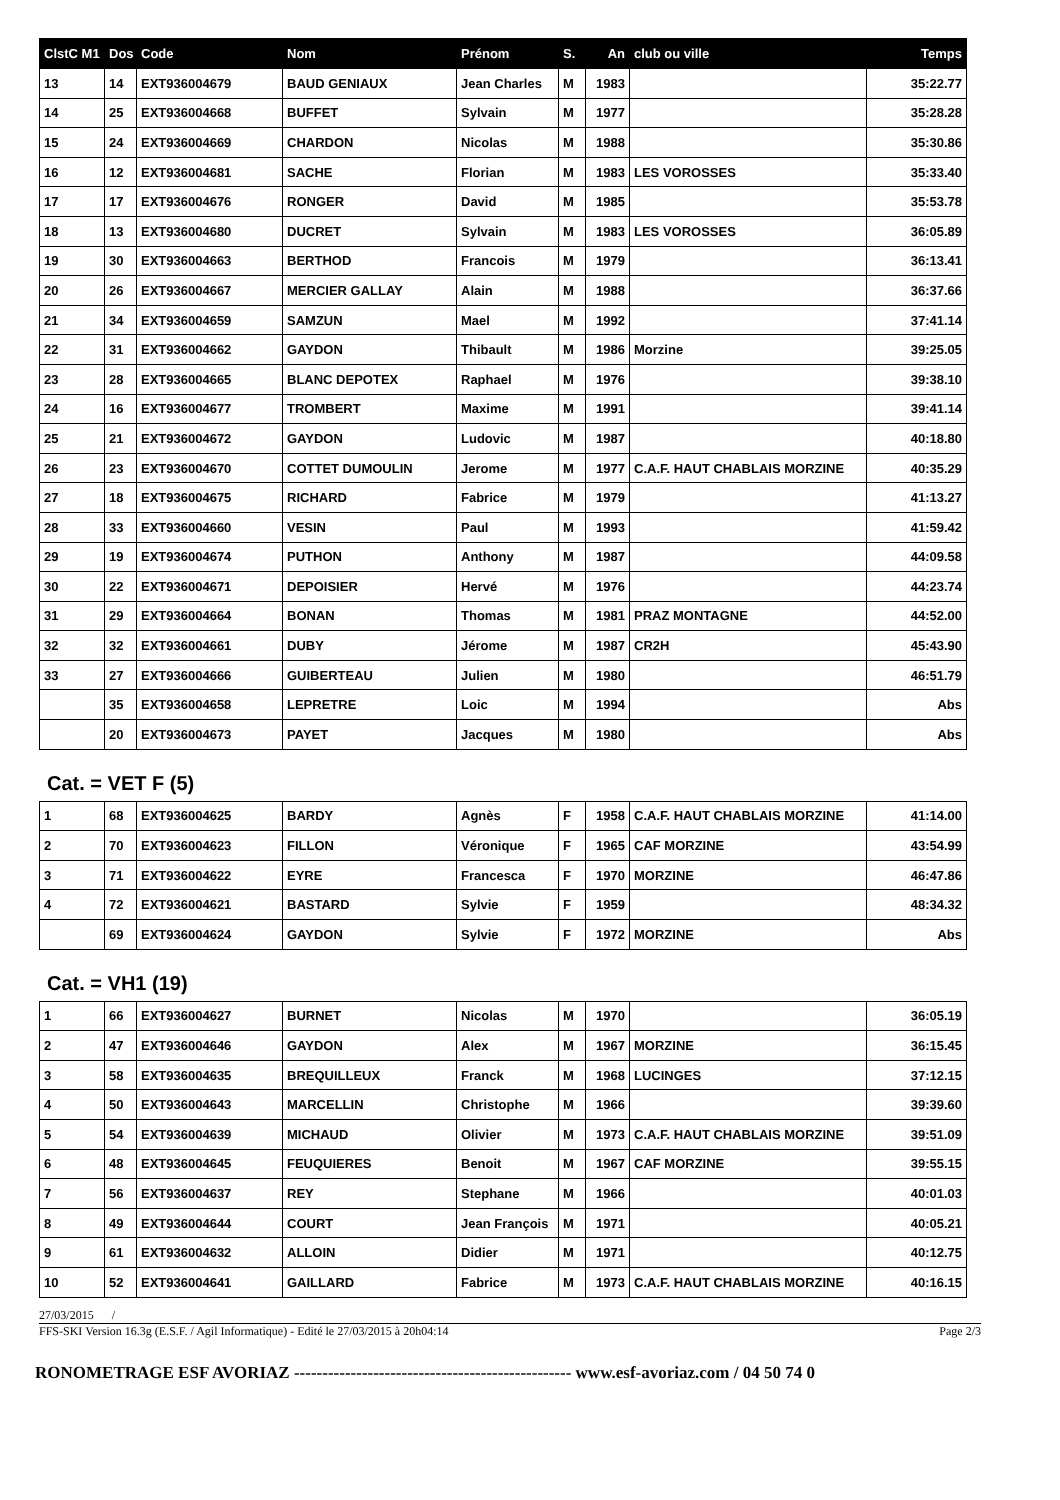| ClstC M1 | Dos | Code | Nom | Prénom | S. | An | club ou ville | Temps |
| --- | --- | --- | --- | --- | --- | --- | --- | --- |
| 13 | 14 | EXT936004679 | BAUD GENIAUX | Jean Charles | M | 1983 | | 35:22.77 |
| 14 | 25 | EXT936004668 | BUFFET | Sylvain | M | 1977 | | 35:28.28 |
| 15 | 24 | EXT936004669 | CHARDON | Nicolas | M | 1988 | | 35:30.86 |
| 16 | 12 | EXT936004681 | SACHE | Florian | M | 1983 | LES VOROSSES | 35:33.40 |
| 17 | 17 | EXT936004676 | RONGER | David | M | 1985 | | 35:53.78 |
| 18 | 13 | EXT936004680 | DUCRET | Sylvain | M | 1983 | LES VOROSSES | 36:05.89 |
| 19 | 30 | EXT936004663 | BERTHOD | Francois | M | 1979 | | 36:13.41 |
| 20 | 26 | EXT936004667 | MERCIER GALLAY | Alain | M | 1988 | | 36:37.66 |
| 21 | 34 | EXT936004659 | SAMZUN | Mael | M | 1992 | | 37:41.14 |
| 22 | 31 | EXT936004662 | GAYDON | Thibault | M | 1986 | Morzine | 39:25.05 |
| 23 | 28 | EXT936004665 | BLANC DEPOTEX | Raphael | M | 1976 | | 39:38.10 |
| 24 | 16 | EXT936004677 | TROMBERT | Maxime | M | 1991 | | 39:41.14 |
| 25 | 21 | EXT936004672 | GAYDON | Ludovic | M | 1987 | | 40:18.80 |
| 26 | 23 | EXT936004670 | COTTET DUMOULIN | Jerome | M | 1977 | C.A.F. HAUT CHABLAIS MORZINE | 40:35.29 |
| 27 | 18 | EXT936004675 | RICHARD | Fabrice | M | 1979 | | 41:13.27 |
| 28 | 33 | EXT936004660 | VESIN | Paul | M | 1993 | | 41:59.42 |
| 29 | 19 | EXT936004674 | PUTHON | Anthony | M | 1987 | | 44:09.58 |
| 30 | 22 | EXT936004671 | DEPOISIER | Hervé | M | 1976 | | 44:23.74 |
| 31 | 29 | EXT936004664 | BONAN | Thomas | M | 1981 | PRAZ MONTAGNE | 44:52.00 |
| 32 | 32 | EXT936004661 | DUBY | Jérome | M | 1987 | CR2H | 45:43.90 |
| 33 | 27 | EXT936004666 | GUIBERTEAU | Julien | M | 1980 | | 46:51.79 |
| | 35 | EXT936004658 | LEPRETRE | Loic | M | 1994 | | Abs |
| | 20 | EXT936004673 | PAYET | Jacques | M | 1980 | | Abs |
Cat. = VET F (5)
| 1 | 68 | EXT936004625 | BARDY | Agnès | F | 1958 | C.A.F. HAUT CHABLAIS MORZINE | 41:14.00 |
| 2 | 70 | EXT936004623 | FILLON | Véronique | F | 1965 | CAF MORZINE | 43:54.99 |
| 3 | 71 | EXT936004622 | EYRE | Francesca | F | 1970 | MORZINE | 46:47.86 |
| 4 | 72 | EXT936004621 | BASTARD | Sylvie | F | 1959 | | 48:34.32 |
| | 69 | EXT936004624 | GAYDON | Sylvie | F | 1972 | MORZINE | Abs |
Cat. = VH1 (19)
| 1 | 66 | EXT936004627 | BURNET | Nicolas | M | 1970 | | 36:05.19 |
| 2 | 47 | EXT936004646 | GAYDON | Alex | M | 1967 | MORZINE | 36:15.45 |
| 3 | 58 | EXT936004635 | BREQUILLEUX | Franck | M | 1968 | LUCINGES | 37:12.15 |
| 4 | 50 | EXT936004643 | MARCELLIN | Christophe | M | 1966 | | 39:39.60 |
| 5 | 54 | EXT936004639 | MICHAUD | Olivier | M | 1973 | C.A.F. HAUT CHABLAIS MORZINE | 39:51.09 |
| 6 | 48 | EXT936004645 | FEUQUIERES | Benoit | M | 1967 | CAF MORZINE | 39:55.15 |
| 7 | 56 | EXT936004637 | REY | Stephane | M | 1966 | | 40:01.03 |
| 8 | 49 | EXT936004644 | COURT | Jean François | M | 1971 | | 40:05.21 |
| 9 | 61 | EXT936004632 | ALLOIN | Didier | M | 1971 | | 40:12.75 |
| 10 | 52 | EXT936004641 | GAILLARD | Fabrice | M | 1973 | C.A.F. HAUT CHABLAIS MORZINE | 40:16.15 |
27/03/2015 /
FFS-SKI Version 16.3g (E.S.F. / Agil Informatique) - Edité le 27/03/2015 à 20h04:14 Page 2/3
RONOMETRAGE ESF AVORIAZ ------------------------------------------------- www.esf-avoriaz.com / 04 50 74 0